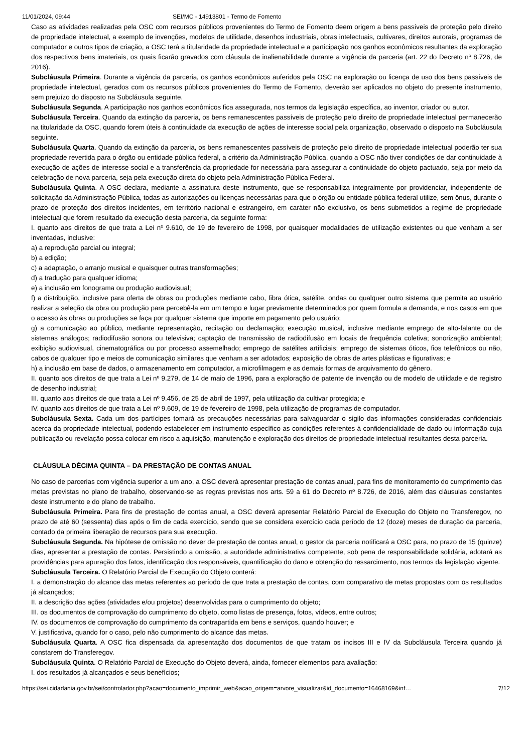11/01/2024, 09:44 SEI/MC - 14913801 - Termo de Fomento
Caso as atividades realizadas pela OSC com recursos públicos provenientes do Termo de Fomento deem origem a bens passíveis de proteção pelo direito de propriedade intelectual, a exemplo de invenções, modelos de utilidade, desenhos industriais, obras intelectuais, cultivares, direitos autorais, programas de computador e outros tipos de criação, a OSC terá a titularidade da propriedade intelectual e a participação nos ganhos econômicos resultantes da exploração dos respectivos bens imateriais, os quais ficarão gravados com cláusula de inalienabilidade durante a vigência da parceria (art. 22 do Decreto nº 8.726, de 2016).
Subcláusula Primeira. Durante a vigência da parceria, os ganhos econômicos auferidos pela OSC na exploração ou licença de uso dos bens passíveis de propriedade intelectual, gerados com os recursos públicos provenientes do Termo de Fomento, deverão ser aplicados no objeto do presente instrumento, sem prejuízo do disposto na Subcláusula seguinte.
Subcláusula Segunda. A participação nos ganhos econômicos fica assegurada, nos termos da legislação específica, ao inventor, criador ou autor.
Subcláusula Terceira. Quando da extinção da parceria, os bens remanescentes passíveis de proteção pelo direito de propriedade intelectual permanecerão na titularidade da OSC, quando forem úteis à continuidade da execução de ações de interesse social pela organização, observado o disposto na Subcláusula seguinte.
Subcláusula Quarta. Quando da extinção da parceria, os bens remanescentes passíveis de proteção pelo direito de propriedade intelectual poderão ter sua propriedade revertida para o órgão ou entidade pública federal, a critério da Administração Pública, quando a OSC não tiver condições de dar continuidade à execução de ações de interesse social e a transferência da propriedade for necessária para assegurar a continuidade do objeto pactuado, seja por meio da celebração de nova parceria, seja pela execução direta do objeto pela Administração Pública Federal.
Subcláusula Quinta. A OSC declara, mediante a assinatura deste instrumento, que se responsabiliza integralmente por providenciar, independente de solicitação da Administração Pública, todas as autorizações ou licenças necessárias para que o órgão ou entidade pública federal utilize, sem ônus, durante o prazo de proteção dos direitos incidentes, em território nacional e estrangeiro, em caráter não exclusivo, os bens submetidos a regime de propriedade intelectual que forem resultado da execução desta parceria, da seguinte forma:
I. quanto aos direitos de que trata a Lei nº 9.610, de 19 de fevereiro de 1998, por quaisquer modalidades de utilização existentes ou que venham a ser inventadas, inclusive:
a) a reprodução parcial ou integral;
b) a edição;
c) a adaptação, o arranjo musical e quaisquer outras transformações;
d) a tradução para qualquer idioma;
e) a inclusão em fonograma ou produção audiovisual;
f) a distribuição, inclusive para oferta de obras ou produções mediante cabo, fibra ótica, satélite, ondas ou qualquer outro sistema que permita ao usuário realizar a seleção da obra ou produção para percebê-la em um tempo e lugar previamente determinados por quem formula a demanda, e nos casos em que o acesso às obras ou produções se faça por qualquer sistema que importe em pagamento pelo usuário;
g) a comunicação ao público, mediante representação, recitação ou declamação; execução musical, inclusive mediante emprego de alto-falante ou de sistemas análogos; radiodifusão sonora ou televisiva; captação de transmissão de radiodifusão em locais de frequência coletiva; sonorização ambiental; exibição audiovisual, cinematográfica ou por processo assemelhado; emprego de satélites artificiais; emprego de sistemas óticos, fios telefônicos ou não, cabos de qualquer tipo e meios de comunicação similares que venham a ser adotados; exposição de obras de artes plásticas e figurativas; e
h) a inclusão em base de dados, o armazenamento em computador, a microfilmagem e as demais formas de arquivamento do gênero.
II. quanto aos direitos de que trata a Lei nº 9.279, de 14 de maio de 1996, para a exploração de patente de invenção ou de modelo de utilidade e de registro de desenho industrial;
III. quanto aos direitos de que trata a Lei nº 9.456, de 25 de abril de 1997, pela utilização da cultivar protegida; e
IV. quanto aos direitos de que trata a Lei nº 9.609, de 19 de fevereiro de 1998, pela utilização de programas de computador.
Subcláusula Sexta. Cada um dos partícipes tomará as precauções necessárias para salvaguardar o sigilo das informações consideradas confidenciais acerca da propriedade intelectual, podendo estabelecer em instrumento específico as condições referentes à confidencialidade de dado ou informação cuja publicação ou revelação possa colocar em risco a aquisição, manutenção e exploração dos direitos de propriedade intelectual resultantes desta parceria.
CLÁUSULA DÉCIMA QUINTA – DA PRESTAÇÃO DE CONTAS ANUAL
No caso de parcerias com vigência superior a um ano, a OSC deverá apresentar prestação de contas anual, para fins de monitoramento do cumprimento das metas previstas no plano de trabalho, observando-se as regras previstas nos arts. 59 a 61 do Decreto nº 8.726, de 2016, além das cláusulas constantes deste instrumento e do plano de trabalho.
Subcláusula Primeira. Para fins de prestação de contas anual, a OSC deverá apresentar Relatório Parcial de Execução do Objeto no Transferegov, no prazo de até 60 (sessenta) dias após o fim de cada exercício, sendo que se considera exercício cada período de 12 (doze) meses de duração da parceria, contado da primeira liberação de recursos para sua execução.
Subcláusula Segunda. Na hipótese de omissão no dever de prestação de contas anual, o gestor da parceria notificará a OSC para, no prazo de 15 (quinze) dias, apresentar a prestação de contas. Persistindo a omissão, a autoridade administrativa competente, sob pena de responsabilidade solidária, adotará as providências para apuração dos fatos, identificação dos responsáveis, quantificação do dano e obtenção do ressarcimento, nos termos da legislação vigente.
Subcláusula Terceira. O Relatório Parcial de Execução do Objeto conterá:
I. a demonstração do alcance das metas referentes ao período de que trata a prestação de contas, com comparativo de metas propostas com os resultados já alcançados;
II. a descrição das ações (atividades e/ou projetos) desenvolvidas para o cumprimento do objeto;
III. os documentos de comprovação do cumprimento do objeto, como listas de presença, fotos, vídeos, entre outros;
IV. os documentos de comprovação do cumprimento da contrapartida em bens e serviços, quando houver; e
V. justificativa, quando for o caso, pelo não cumprimento do alcance das metas.
Subcláusula Quarta. A OSC fica dispensada da apresentação dos documentos de que tratam os incisos III e IV da Subcláusula Terceira quando já constarem do Transferegov.
Subcláusula Quinta. O Relatório Parcial de Execução do Objeto deverá, ainda, fornecer elementos para avaliação:
I. dos resultados já alcançados e seus benefícios;
https://sei.cidadania.gov.br/sei/controlador.php?acao=documento_imprimir_web&acao_origem=arvore_visualizar&id_documento=16468169&inf… 7/12